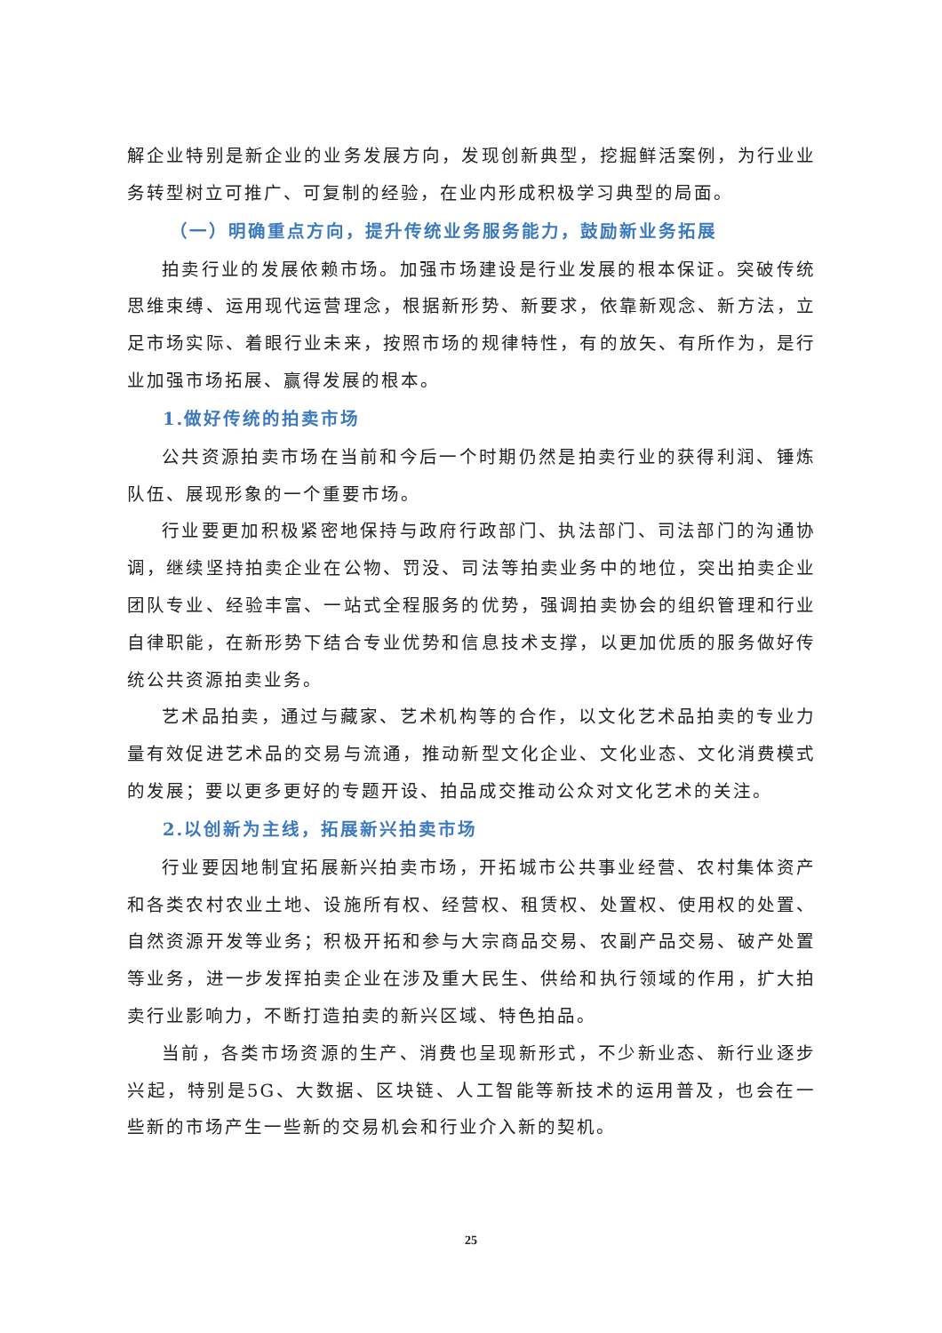解企业特别是新企业的业务发展方向，发现创新典型，挖掘鲜活案例，为行业业务转型树立可推广、可复制的经验，在业内形成积极学习典型的局面。
（一）明确重点方向，提升传统业务服务能力，鼓励新业务拓展
拍卖行业的发展依赖市场。加强市场建设是行业发展的根本保证。突破传统思维束缚、运用现代运营理念，根据新形势、新要求，依靠新观念、新方法，立足市场实际、着眼行业未来，按照市场的规律特性，有的放矢、有所作为，是行业加强市场拓展、赢得发展的根本。
1.做好传统的拍卖市场
公共资源拍卖市场在当前和今后一个时期仍然是拍卖行业的获得利润、锤炼队伍、展现形象的一个重要市场。
行业要更加积极紧密地保持与政府行政部门、执法部门、司法部门的沟通协调，继续坚持拍卖企业在公物、罚没、司法等拍卖业务中的地位，突出拍卖企业团队专业、经验丰富、一站式全程服务的优势，强调拍卖协会的组织管理和行业自律职能，在新形势下结合专业优势和信息技术支撑，以更加优质的服务做好传统公共资源拍卖业务。
艺术品拍卖，通过与藏家、艺术机构等的合作，以文化艺术品拍卖的专业力量有效促进艺术品的交易与流通，推动新型文化企业、文化业态、文化消费模式的发展；要以更多更好的专题开设、拍品成交推动公众对文化艺术的关注。
2.以创新为主线，拓展新兴拍卖市场
行业要因地制宜拓展新兴拍卖市场，开拓城市公共事业经营、农村集体资产和各类农村农业土地、设施所有权、经营权、租赁权、处置权、使用权的处置、自然资源开发等业务；积极开拓和参与大宗商品交易、农副产品交易、破产处置等业务，进一步发挥拍卖企业在涉及重大民生、供给和执行领域的作用，扩大拍卖行业影响力，不断打造拍卖的新兴区域、特色拍品。
当前，各类市场资源的生产、消费也呈现新形式，不少新业态、新行业逐步兴起，特别是5G、大数据、区块链、人工智能等新技术的运用普及，也会在一些新的市场产生一些新的交易机会和行业介入新的契机。
25